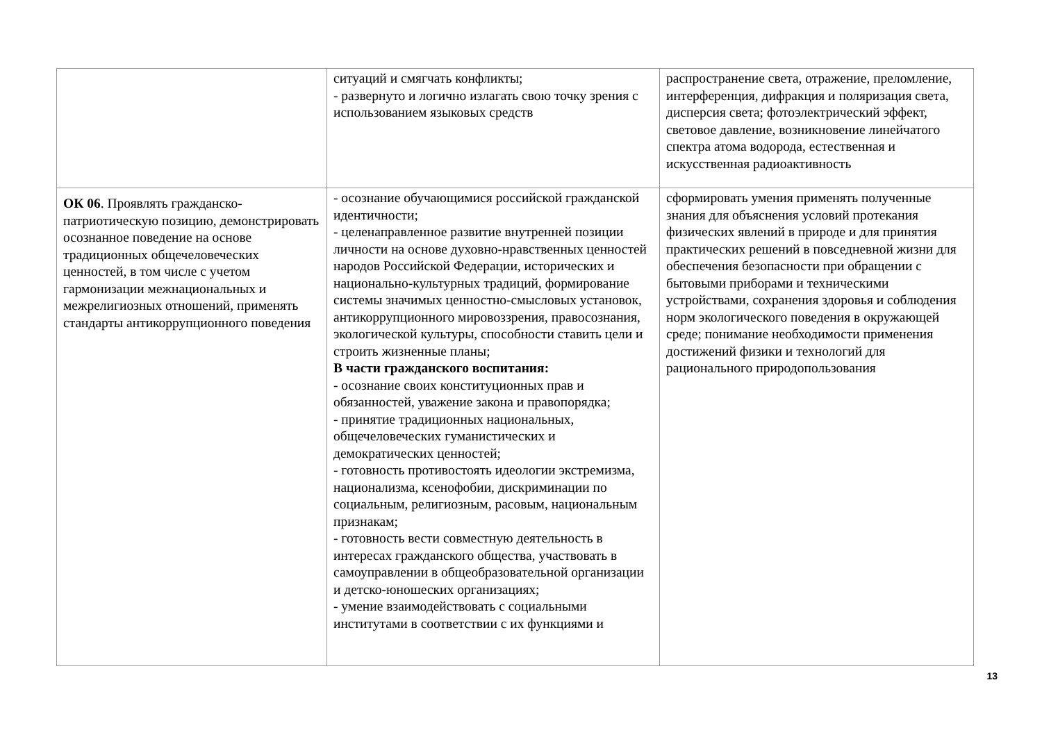| | ситуаций и смягчать конфликты; - развернуто и логично излагать свою точку зрения с использованием языковых средств | распространение света, отражение, преломление, интерференция, дифракция и поляризация света, дисперсия света; фотоэлектрический эффект, световое давление, возникновение линейчатого спектра атома водорода, естественная и искусственная радиоактивность |
| ОК 06 . Проявлять гражданско-патриотическую позицию, демонстрировать осознанное поведение на основе традиционных общечеловеческих ценностей, в том числе с учетом гармонизации межнациональных и межрелигиозных отношений, применять стандарты антикоррупционного поведения | - осознание обучающимися российской гражданской идентичности; - целенаправленное развитие внутренней позиции личности на основе духовно-нравственных ценностей народов Российской Федерации, исторических и национально-культурных традиций, формирование системы значимых ценностно-смысловых установок, антикоррупционного мировоззрения, правосознания, экологической культуры, способности ставить цели и строить жизненные планы; В части гражданского воспитания: - осознание своих конституционных прав и обязанностей, уважение закона и правопорядка; - принятие традиционных национальных, общечеловеческих гуманистических и демократических ценностей; - готовность противостоять идеологии экстремизма, национализма, ксенофобии, дискриминации по социальным, религиозным, расовым, национальным признакам; - готовность вести совместную деятельность в интересах гражданского общества, участвовать в самоуправлении в общеобразовательной организации и детско-юношеских организациях; - умение взаимодействовать с социальными институтами в соответствии с их функциями и | сформировать умения применять полученные знания для объяснения условий протекания физических явлений в природе и для принятия практических решений в повседневной жизни для обеспечения безопасности при обращении с бытовыми приборами и техническими устройствами, сохранения здоровья и соблюдения норм экологического поведения в окружающей среде; понимание необходимости применения достижений физики и технологий для рационального природопользования |
13